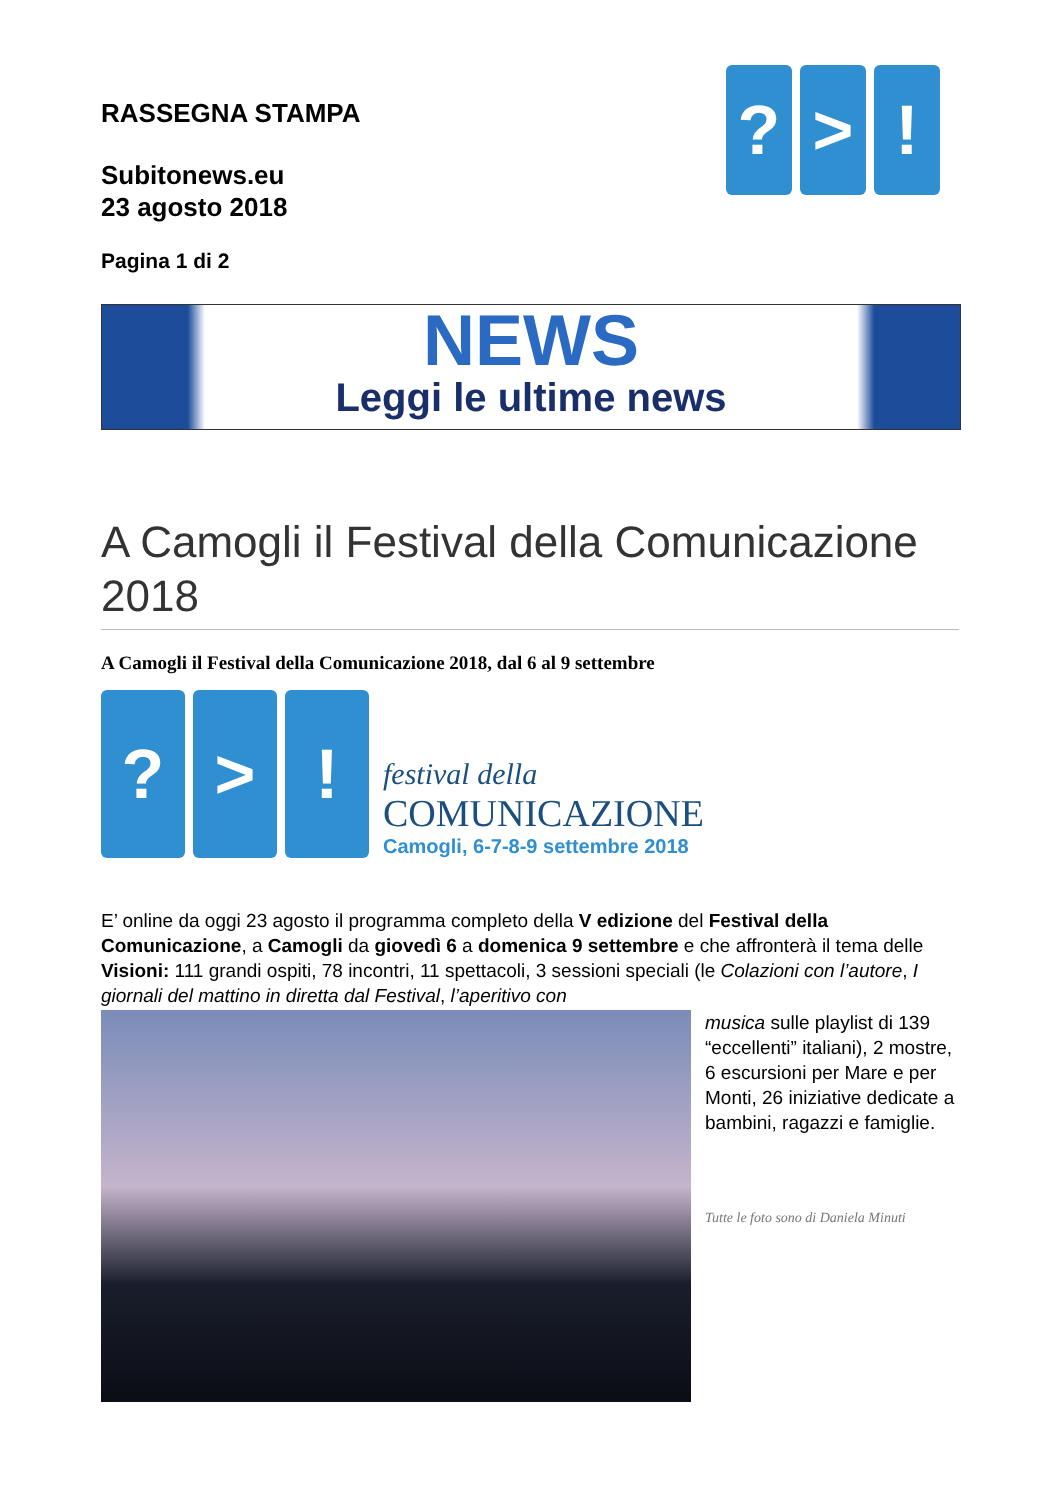? > !
RASSEGNA STAMPA
Subitonews.eu
23 agosto 2018
Pagina 1 di 2
NEWS
Leggi le ultime news
A Camogli il Festival della Comunicazione 2018
A Camogli il Festival della Comunicazione 2018, dal 6 al 9 settembre
? > !
festival della
COMUNICAZIONE
Camogli, 6-7-8-9 settembre 2018
E’ online da oggi 23 agosto il programma completo della V edizione del Festival della Comunicazione, a Camogli da giovedì 6 a domenica 9 settembre e che affronterà il tema delle Visioni: 111 grandi ospiti, 78 incontri, 11 spettacoli, 3 sessioni speciali (le Colazioni con l’autore, I giornali del mattino in diretta dal Festival, l’aperitivo con
musica sulle playlist di 139 “eccellenti” italiani), 2 mostre, 6 escursioni per Mare e per Monti, 26 iniziative dedicate a bambini, ragazzi e famiglie.
Tutte le foto sono di Daniela Minuti